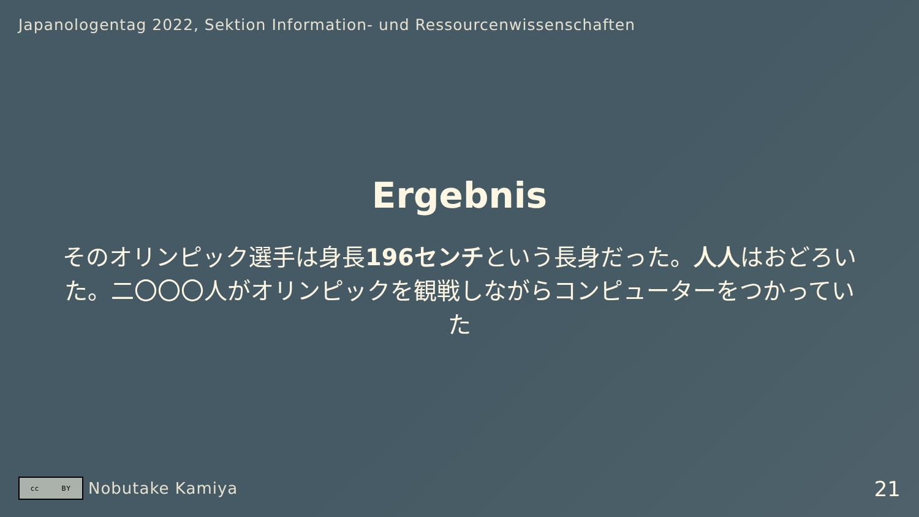Japanologentag 2022, Sektion Information- und Ressourcenwissenschaften
Ergebnis
そのオリンピック選手は身長196センチという長身だった。人人はおどろいた。二〇〇〇人がオリンピックを観戦しながらコンピューターをつかっていた
cc BY
Nobutake Kamiya
21